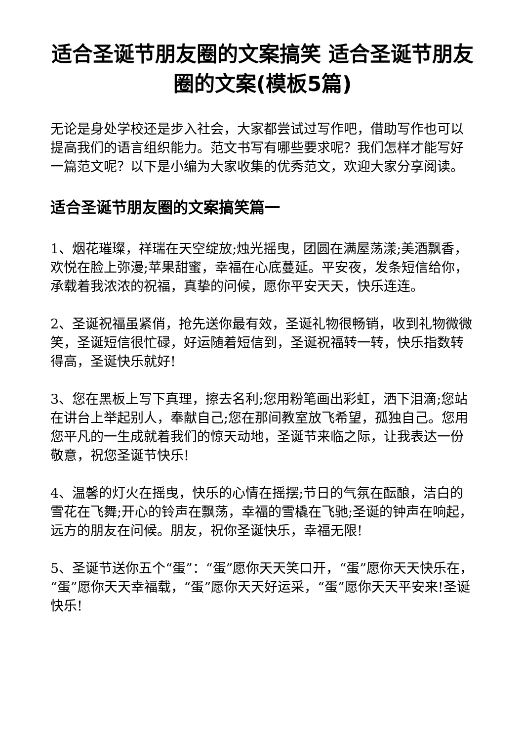适合圣诞节朋友圈的文案搞笑 适合圣诞节朋友圈的文案(模板5篇)
无论是身处学校还是步入社会，大家都尝试过写作吧，借助写作也可以提高我们的语言组织能力。范文书写有哪些要求呢？我们怎样才能写好一篇范文呢？以下是小编为大家收集的优秀范文，欢迎大家分享阅读。
适合圣诞节朋友圈的文案搞笑篇一
1、烟花璀璨，祥瑞在天空绽放;烛光摇曳，团圆在满屋荡漾;美酒飘香，欢悦在脸上弥漫;苹果甜蜜，幸福在心底蔓延。平安夜，发条短信给你，承载着我浓浓的祝福，真挚的问候，愿你平安天天，快乐连连。
2、圣诞祝福虽紧俏，抢先送你最有效，圣诞礼物很畅销，收到礼物微微笑，圣诞短信很忙碌，好运随着短信到，圣诞祝福转一转，快乐指数转得高，圣诞快乐就好!
3、您在黑板上写下真理，擦去名利;您用粉笔画出彩虹，洒下泪滴;您站在讲台上举起别人，奉献自己;您在那间教室放飞希望，孤独自己。您用您平凡的一生成就着我们的惊天动地，圣诞节来临之际，让我表达一份敬意，祝您圣诞节快乐!
4、温馨的灯火在摇曳，快乐的心情在摇摆;节日的气氛在酝酿，洁白的雪花在飞舞;开心的铃声在飘荡，幸福的雪橇在飞驰;圣诞的钟声在响起，远方的朋友在问候。朋友，祝你圣诞快乐，幸福无限!
5、圣诞节送你五个“蛋”：“蛋”愿你天天笑口开，“蛋”愿你天天快乐在，“蛋”愿你天天幸福载，“蛋”愿你天天好运采，“蛋”愿你天天平安来!圣诞快乐!